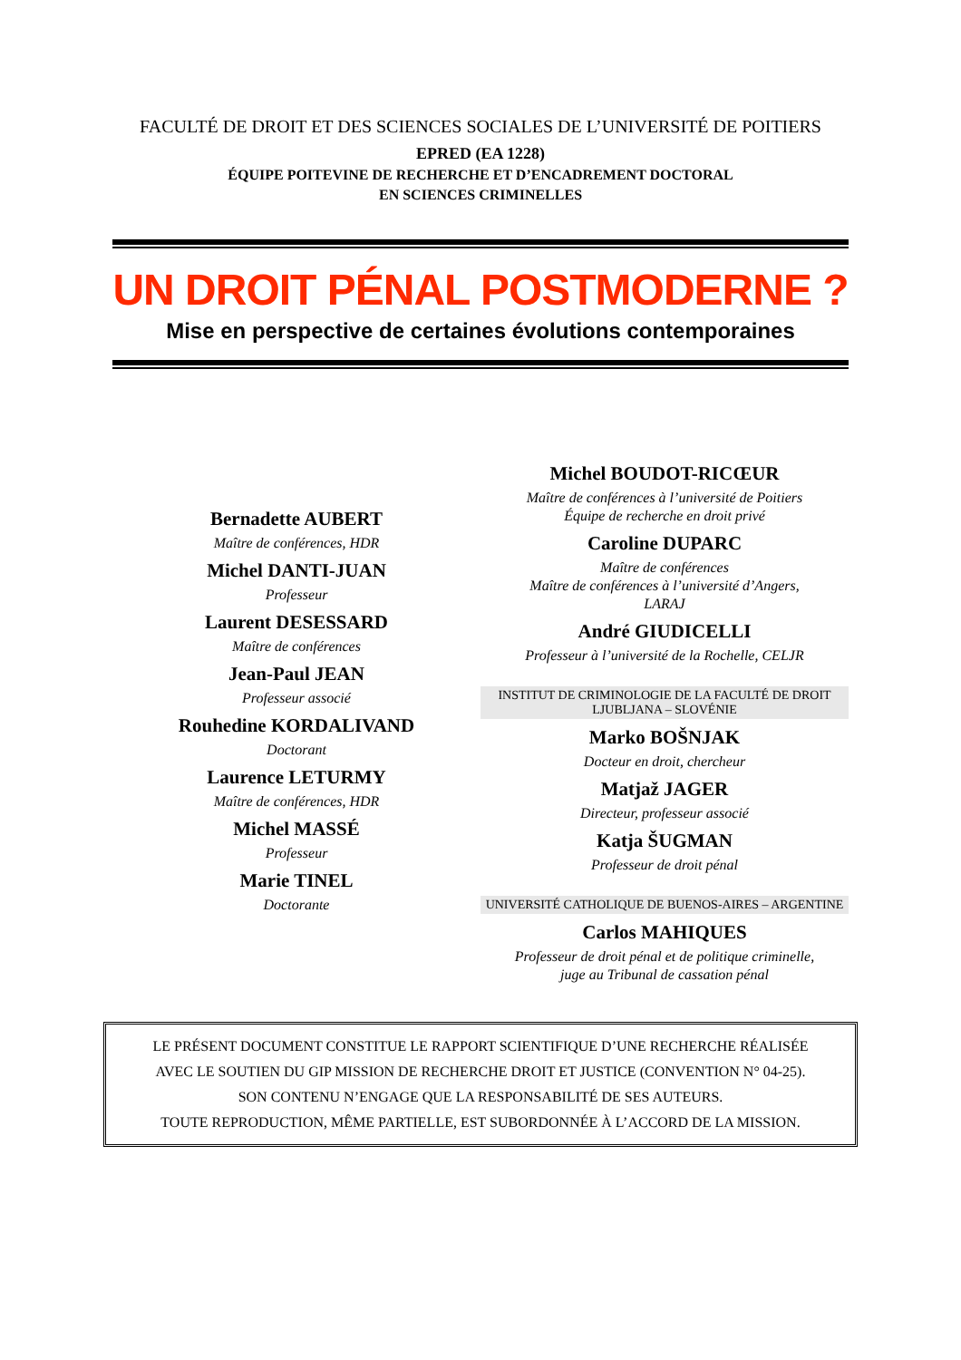FACULTÉ DE DROIT ET DES SCIENCES SOCIALES DE L’UNIVERSITÉ DE POITIERS
EPRED (EA 1228)
ÉQUIPE POITEVINE DE RECHERCHE ET D’ENCADREMENT DOCTORAL
EN SCIENCES CRIMINELLES
UN DROIT PÉNAL POSTMODERNE ?
Mise en perspective de certaines évolutions contemporaines
Bernadette AUBERT
Maître de conférences, HDR
Michel DANTI-JUAN
Professeur
Laurent DESESSARD
Maître de conférences
Jean-Paul JEAN
Professeur associé
Rouhedine KORDALIVAND
Doctorant
Laurence LETURMY
Maître de conférences, HDR
Michel MASSÉ
Professeur
Marie TINEL
Doctorante
Michel BOUDOT-RICŒUR
Maître de conférences à l’université de Poitiers
Équipe de recherche en droit privé
Caroline DUPARC
Maître de conférences
Maître de conférences à l’université d’Angers,
LARAJ
André GIUDICELLI
Professeur à l’université de la Rochelle, CELJR
INSTITUT DE CRIMINOLOGIE DE LA FACULTÉ DE DROIT
LJUBLJANA – SLOVÉNIE
Marko BOŠNJAK
Docteur en droit, chercheur
Matjaž JAGER
Directeur, professeur associé
Katja ŠUGMAN
Professeur de droit pénal
UNIVERSITÉ CATHOLIQUE DE BUENOS-AIRES – ARGENTINE
Carlos MAHIQUES
Professeur de droit pénal et de politique criminelle,
juge au Tribunal de cassation pénal
LE PRÉSENT DOCUMENT CONSTITUE LE RAPPORT SCIENTIFIQUE D’UNE RECHERCHE RÉALISÉE
AVEC LE SOUTIEN DU GIP MISSION DE RECHERCHE DROIT ET JUSTICE (CONVENTION N° 04-25).
SON CONTENU N’ENGAGE QUE LA RESPONSABILITÉ DE SES AUTEURS.
TOUTE REPRODUCTION, MÊME PARTIELLE, EST SUBORDONNÉE À L’ACCORD DE LA MISSION.